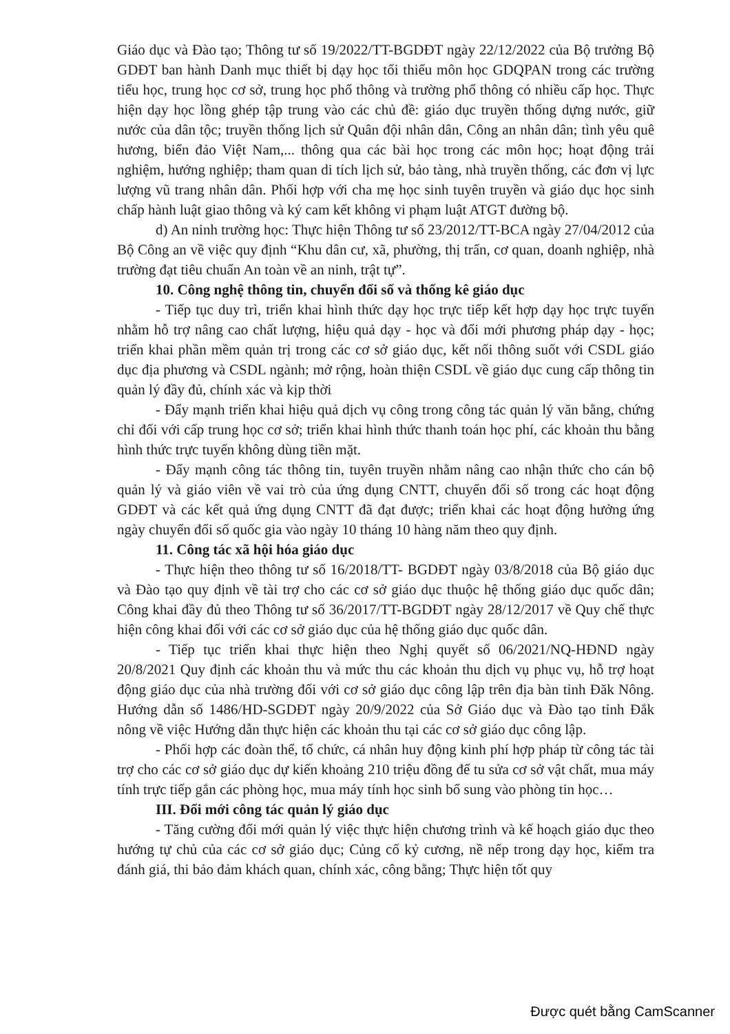Giáo dục và Đào tạo; Thông tư số 19/2022/TT-BGDĐT ngày 22/12/2022 của Bộ trưởng Bộ GDĐT ban hành Danh mục thiết bị dạy học tối thiểu môn học GDQPAN trong các trường tiểu học, trung học cơ sở, trung học phổ thông và trường phổ thông có nhiều cấp học. Thực hiện dạy học lồng ghép tập trung vào các chủ đề: giáo dục truyền thống dựng nước, giữ nước của dân tộc; truyền thống lịch sử Quân đội nhân dân, Công an nhân dân; tình yêu quê hương, biển đảo Việt Nam,... thông qua các bài học trong các môn học; hoạt động trải nghiệm, hướng nghiệp; tham quan di tích lịch sử, bảo tàng, nhà truyền thống, các đơn vị lực lượng vũ trang nhân dân. Phối hợp với cha mẹ học sinh tuyên truyền và giáo dục học sinh chấp hành luật giao thông và ký cam kết không vi phạm luật ATGT đường bộ.
d) An ninh trường học: Thực hiện Thông tư số 23/2012/TT-BCA ngày 27/04/2012 của Bộ Công an về việc quy định “Khu dân cư, xã, phường, thị trấn, cơ quan, doanh nghiệp, nhà trường đạt tiêu chuẩn An toàn về an ninh, trật tự”.
10. Công nghệ thông tin, chuyển đổi số và thống kê giáo dục
- Tiếp tục duy trì, triển khai hình thức dạy học trực tiếp kết hợp dạy học trực tuyến nhằm hỗ trợ nâng cao chất lượng, hiệu quả dạy - học và đổi mới phương pháp dạy - học; triển khai phần mềm quản trị trong các cơ sở giáo dục, kết nối thông suốt với CSDL giáo dục địa phương và CSDL ngành; mở rộng, hoàn thiện CSDL về giáo dục cung cấp thông tin quản lý đầy đủ, chính xác và kịp thời
- Đẩy mạnh triển khai hiệu quả dịch vụ công trong công tác quản lý văn bằng, chứng chỉ đối với cấp trung học cơ sở; triển khai hình thức thanh toán học phí, các khoản thu bằng hình thức trực tuyến không dùng tiền mặt.
- Đẩy mạnh công tác thông tin, tuyên truyền nhằm nâng cao nhận thức cho cán bộ quản lý và giáo viên về vai trò của ứng dụng CNTT, chuyển đổi số trong các hoạt động GDĐT và các kết quả ứng dụng CNTT đã đạt được; triển khai các hoạt động hưởng ứng ngày chuyển đổi số quốc gia vào ngày 10 tháng 10 hàng năm theo quy định.
11. Công tác xã hội hóa giáo dục
- Thực hiện theo thông tư số 16/2018/TT- BGDĐT ngày 03/8/2018 của Bộ giáo dục và Đào tạo quy định về tài trợ cho các cơ sở giáo dục thuộc hệ thống giáo dục quốc dân; Công khai đầy đủ theo Thông tư số 36/2017/TT-BGDĐT ngày 28/12/2017 về Quy chế thực hiện công khai đối với các cơ sở giáo dục của hệ thống giáo dục quốc dân.
- Tiếp tục triển khai thực hiện theo Nghị quyết số 06/2021/NQ-HĐND ngày 20/8/2021 Quy định các khoản thu và mức thu các khoản thu dịch vụ phục vụ, hỗ trợ hoạt động giáo dục của nhà trường đối với cơ sở giáo dục công lập trên địa bàn tỉnh Đăk Nông. Hướng dẫn số 1486/HD-SGDĐT ngày 20/9/2022 của Sở Giáo dục và Đào tạo tỉnh Đắk nông về việc Hướng dẫn thực hiện các khoản thu tại các cơ sở giáo dục công lập.
- Phối hợp các đoàn thể, tổ chức, cá nhân huy động kinh phí hợp pháp từ công tác tài trợ cho các cơ sở giáo dục dự kiến khoảng 210 triệu đồng để tu sửa cơ sở vật chất, mua máy tính trực tiếp gắn các phòng học, mua máy tính học sinh bổ sung vào phòng tin học…
III. Đổi mới công tác quản lý giáo dục
- Tăng cường đổi mới quản lý việc thực hiện chương trình và kế hoạch giáo dục theo hướng tự chủ của các cơ sở giáo dục; Củng cố kỷ cương, nề nếp trong dạy học, kiểm tra đánh giá, thi bảo đảm khách quan, chính xác, công bằng; Thực hiện tốt quy
Được quét bằng CamScanner